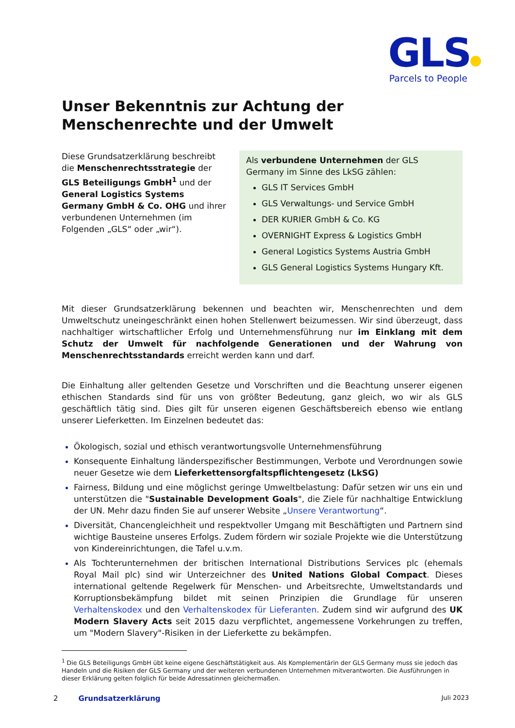GLS
Parcels to People
Unser Bekenntnis zur Achtung der Menschenrechte und der Umwelt
Diese Grundsatzerklärung beschreibt die Menschenrechtsstrategie der GLS Beteiligungs GmbH<sup>1</sup> und der General Logistics Systems Germany GmbH & Co. OHG und ihrer verbundenen Unternehmen (im Folgenden „GLS“ oder „wir“).
Als verbundene Unternehmen der GLS Germany im Sinne des LkSG zählen:
GLS IT Services GmbH
GLS Verwaltungs- und Service GmbH
DER KURIER GmbH & Co. KG
OVERNIGHT Express & Logistics GmbH
General Logistics Systems Austria GmbH
GLS General Logistics Systems Hungary Kft.
Mit dieser Grundsatzerklärung bekennen und beachten wir, Menschenrechten und dem Umweltschutz uneingeschränkt einen hohen Stellenwert beizumessen. Wir sind überzeugt, dass nachhaltiger wirtschaftlicher Erfolg und Unternehmensführung nur im Einklang mit dem Schutz der Umwelt für nachfolgende Generationen und der Wahrung von Menschenrechtsstandards erreicht werden kann und darf.
Die Einhaltung aller geltenden Gesetze und Vorschriften und die Beachtung unserer eigenen ethischen Standards sind für uns von größter Bedeutung, ganz gleich, wo wir als GLS geschäftlich tätig sind. Dies gilt für unseren eigenen Geschäftsbereich ebenso wie entlang unserer Lieferketten. Im Einzelnen bedeutet das:
Ökologisch, sozial und ethisch verantwortungsvolle Unternehmensführung
Konsequente Einhaltung länderspezifischer Bestimmungen, Verbote und Verordnungen sowie neuer Gesetze wie dem Lieferkettensorgfaltspflichtengesetz (LkSG)
Fairness, Bildung und eine möglichst geringe Umweltbelastung: Dafür setzen wir uns ein und unterstützen die "Sustainable Development Goals", die Ziele für nachhaltige Entwicklung der UN. Mehr dazu finden Sie auf unserer Website „Unsere Verantwortung“.
Diversität, Chancengleichheit und respektvoller Umgang mit Beschäftigten und Partnern sind wichtige Bausteine unseres Erfolgs. Zudem fördern wir soziale Projekte wie die Unterstützung von Kindereinrichtungen, die Tafel u.v.m.
Als Tochterunternehmen der britischen International Distributions Services plc (ehemals Royal Mail plc) sind wir Unterzeichner des United Nations Global Compact. Dieses international geltende Regelwerk für Menschen- und Arbeitsrechte, Umweltstandards und Korruptionsbekämpfung bildet mit seinen Prinzipien die Grundlage für unseren Verhaltenskodex und den Verhaltenskodex für Lieferanten. Zudem sind wir aufgrund des UK Modern Slavery Acts seit 2015 dazu verpflichtet, angemessene Vorkehrungen zu treffen, um "Modern Slavery"-Risiken in der Lieferkette zu bekämpfen.
<sup>1</sup> Die GLS Beteiligungs GmbH übt keine eigene Geschäftstätigkeit aus. Als Komplementärin der GLS Germany muss sie jedoch das Handeln und die Risiken der GLS Germany und der weiteren verbundenen Unternehmen mitverantworten. Die Ausführungen in dieser Erklärung gelten folglich für beide Adressatinnen gleichermaßen.
2 Grundsatzerklärung Juli 2023